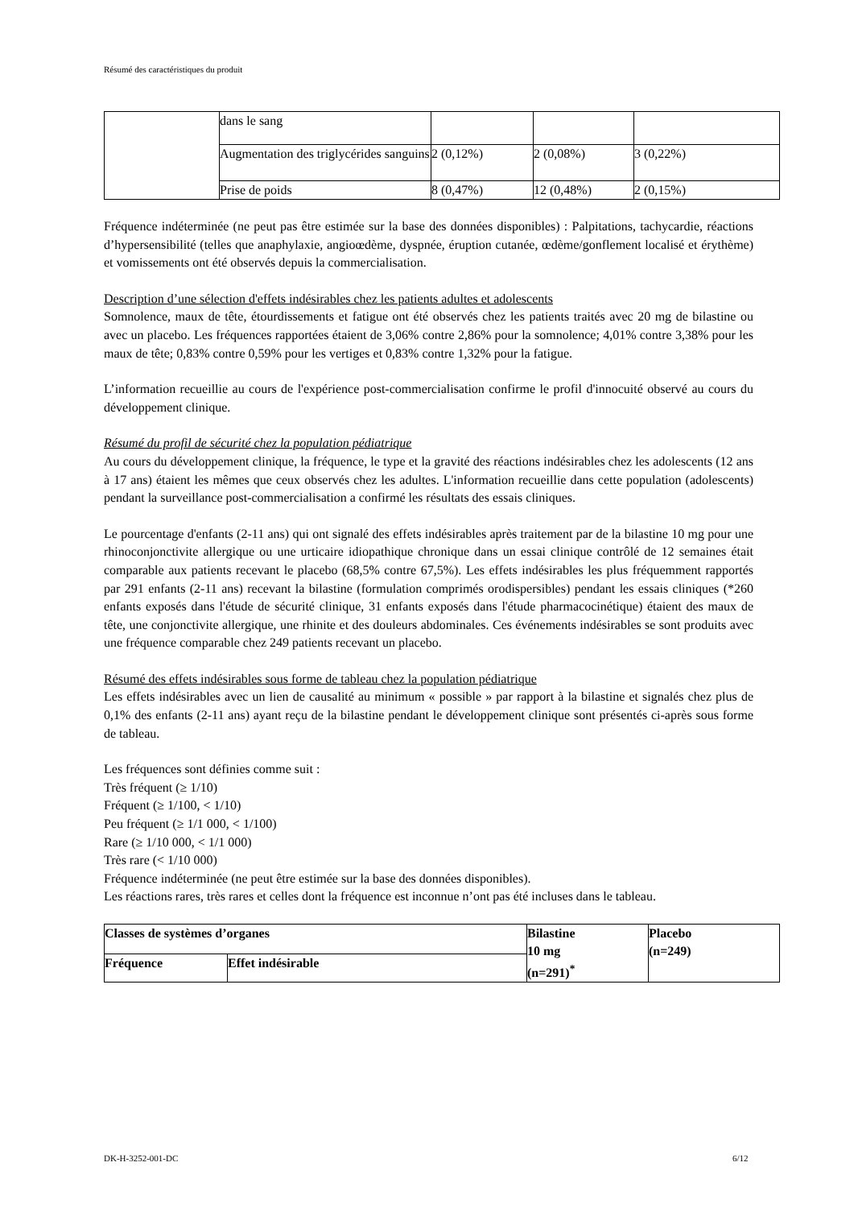Résumé des caractéristiques du produit
| | dans le sang | | | |
| | Augmentation des triglycérides sanguins | 2 (0,12%) | 2 (0,08%) | 3 (0,22%) |
| | Prise de poids | 8 (0,47%) | 12 (0,48%) | 2 (0,15%) |
Fréquence indéterminée (ne peut pas être estimée sur la base des données disponibles) : Palpitations, tachycardie, réactions d’hypersensibilité (telles que anaphylaxie, angioœdème, dyspnée, éruption cutanée, œdème/gonflement localisé et érythème) et vomissements ont été observés depuis la commercialisation.
Description d’une sélection d'effets indésirables chez les patients adultes et adolescents
Somnolence, maux de tête, étourdissements et fatigue ont été observés chez les patients traités avec 20 mg de bilastine ou avec un placebo. Les fréquences rapportées étaient de 3,06% contre 2,86% pour la somnolence; 4,01% contre 3,38% pour les maux de tête; 0,83% contre 0,59% pour les vertiges et 0,83% contre 1,32% pour la fatigue.
L’information recueillie au cours de l'expérience post-commercialisation confirme le profil d'innocuité observé au cours du développement clinique.
Résumé du profil de sécurité chez la population pédiatrique
Au cours du développement clinique, la fréquence, le type et la gravité des réactions indésirables chez les adolescents (12 ans à 17 ans) étaient les mêmes que ceux observés chez les adultes. L'information recueillie dans cette population (adolescents) pendant la surveillance post-commercialisation a confirmé les résultats des essais cliniques.
Le pourcentage d'enfants (2-11 ans) qui ont signalé des effets indésirables après traitement par de la bilastine 10 mg pour une rhinoconjonctivite allergique ou une urticaire idiopathique chronique dans un essai clinique contrôlé de 12 semaines était comparable aux patients recevant le placebo (68,5% contre 67,5%). Les effets indésirables les plus fréquemment rapportés par 291 enfants (2-11 ans) recevant la bilastine (formulation comprimés orodispersibles) pendant les essais cliniques (*260 enfants exposés dans l'étude de sécurité clinique, 31 enfants exposés dans l'étude pharmacocinétique) étaient des maux de tête, une conjonctivite allergique, une rhinite et des douleurs abdominales. Ces événements indésirables se sont produits avec une fréquence comparable chez 249 patients recevant un placebo.
Résumé des effets indésirables sous forme de tableau chez la population pédiatrique
Les effets indésirables avec un lien de causalité au minimum « possible » par rapport à la bilastine et signalés chez plus de 0,1% des enfants (2-11 ans) ayant reçu de la bilastine pendant le développement clinique sont présentés ci-après sous forme de tableau.
Les fréquences sont définies comme suit :
Très fréquent (≥ 1/10)
Fréquent (≥ 1/100, < 1/10)
Peu fréquent (≥ 1/1 000, < 1/100)
Rare (≥ 1/10 000, < 1/1 000)
Très rare (< 1/10 000)
Fréquence indéterminée (ne peut être estimée sur la base des données disponibles).
Les réactions rares, très rares et celles dont la fréquence est inconnue n’ont pas été incluses dans le tableau.
| Classes de systèmes d’organes | | Bilastine 10 mg (n=291)<sup>*</sup> | Placebo (n=249) |
| --- | --- | --- | --- |
| Fréquence | Effet indésirable | | |
DK-H-3252-001-DC 6/12